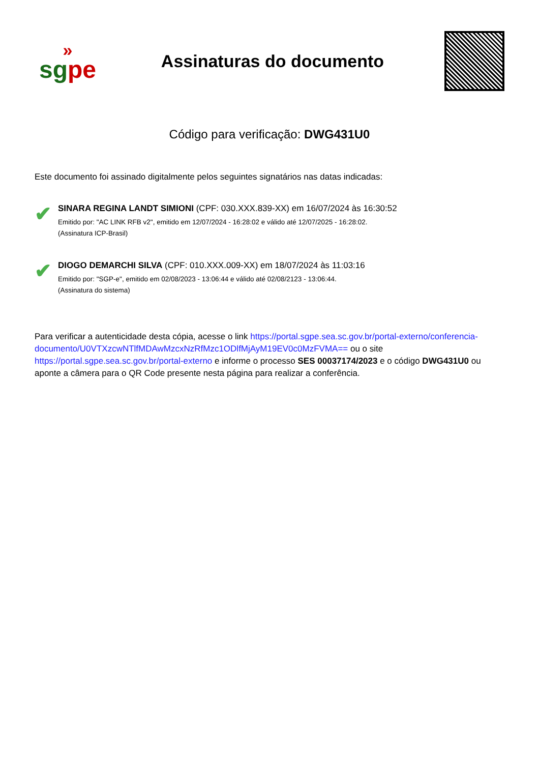»
sg pe
Assinaturas do documento
Código para verificação: DWG431U0
Este documento foi assinado digitalmente pelos seguintes signatários nas datas indicadas:
✔
SINARA REGINA LANDT SIMIONI (CPF: 030.XXX.839-XX) em 16/07/2024 às 16:30:52
Emitido por: "AC LINK RFB v2", emitido em 12/07/2024 - 16:28:02 e válido até 12/07/2025 - 16:28:02.
(Assinatura ICP-Brasil)
✔
DIOGO DEMARCHI SILVA (CPF: 010.XXX.009-XX) em 18/07/2024 às 11:03:16
Emitido por: "SGP-e", emitido em 02/08/2023 - 13:06:44 e válido até 02/08/2123 - 13:06:44.
(Assinatura do sistema)
Para verificar a autenticidade desta cópia, acesse o link https://portal.sgpe.sea.sc.gov.br/portal-externo/conferencia-documento/U0VTXzcwNTlfMDAwMzcxNzRfMzc1ODlfMjAyM19EV0c0MzFVMA== ou o site https://portal.sgpe.sea.sc.gov.br/portal-externo e informe o processo SES 00037174/2023 e o código DWG431U0 ou aponte a câmera para o QR Code presente nesta página para realizar a conferência.